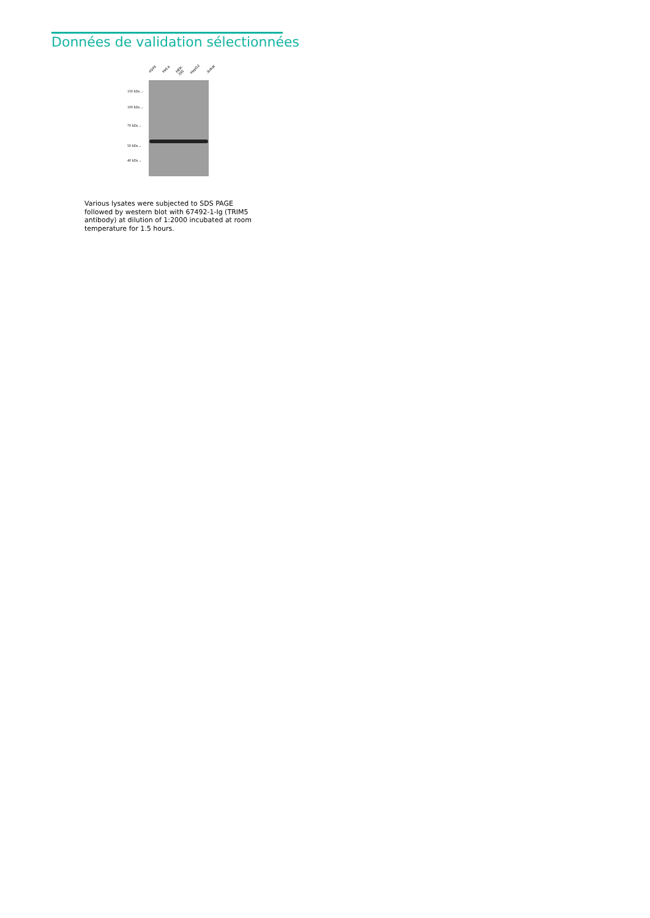Données de validation sélectionnées
A549 HeLa HEK-293 HepG2 Jurkat
150 kDa→
100 kDa→
70 kDa→
50 kDa→
40 kDa→
Various lysates were subjected to SDS PAGE followed by western blot with 67492-1-Ig (TRIM5 antibody) at dilution of 1:2000 incubated at room temperature for 1.5 hours.